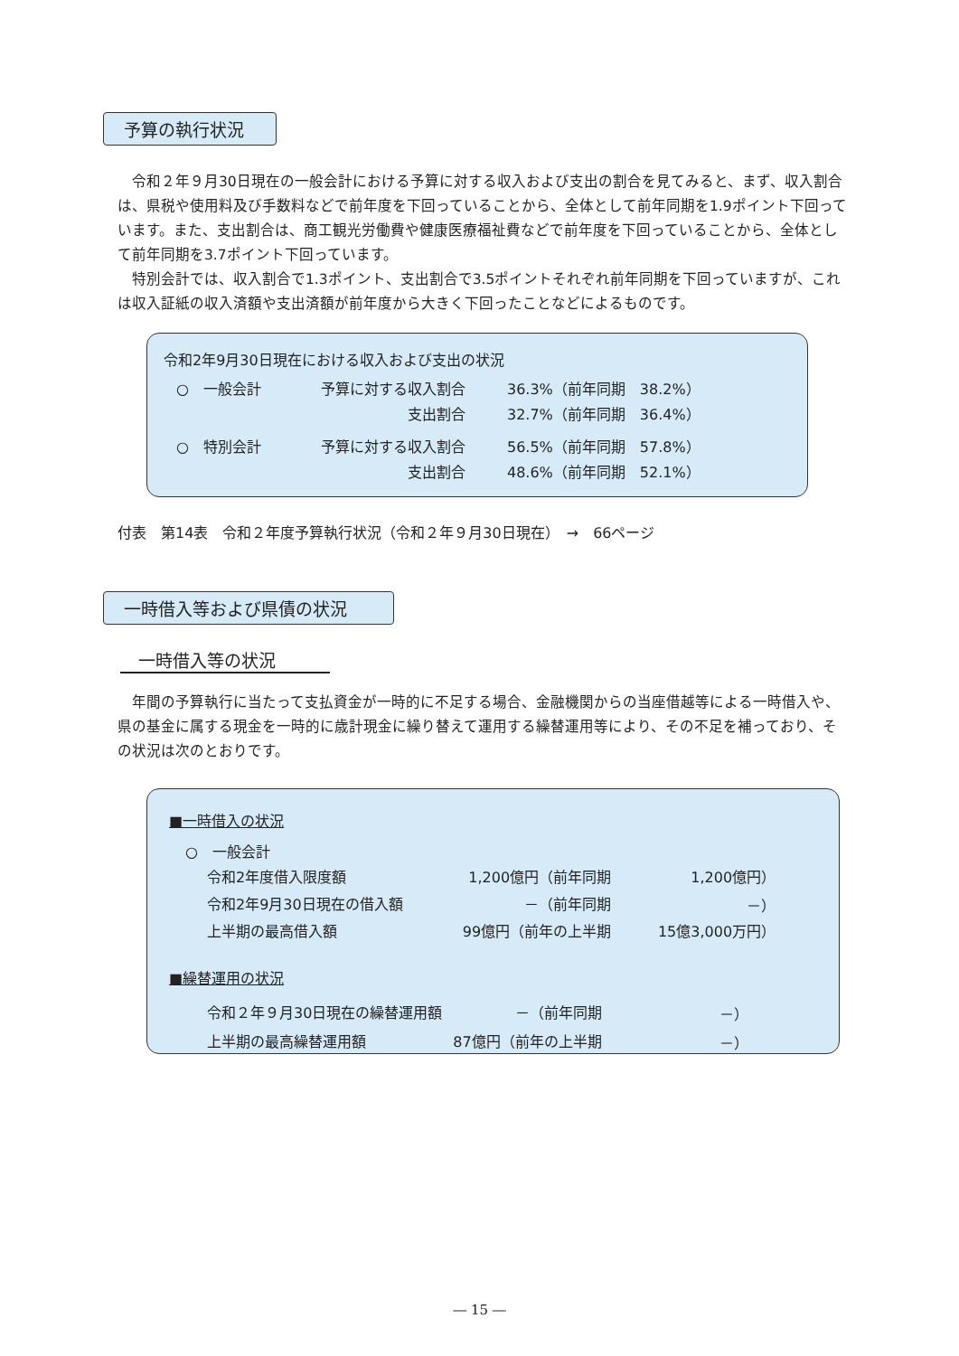予算の執行状況
　令和２年９月30日現在の一般会計における予算に対する収入および支出の割合を見てみると、まず、収入割合は、県税や使用料及び手数料などで前年度を下回っていることから、全体として前年同期を1.9ポイント下回っています。また、支出割合は、商工観光労働費や健康医療福祉費などで前年度を下回っていることから、全体として前年同期を3.7ポイント下回っています。
　特別会計では、収入割合で1.3ポイント、支出割合で3.5ポイントそれぞれ前年同期を下回っていますが、これは収入証紙の収入済額や支出済額が前年度から大きく下回ったことなどによるものです。
令和2年9月30日現在における収入および支出の状況
| ○ 一般会計 | 予算に対する収入割合 | 36.3%（前年同期 38.2%） |
| | 支出割合 | 32.7%（前年同期 36.4%） |
| ○ 特別会計 | 予算に対する収入割合 | 56.5%（前年同期 57.8%） |
| | 支出割合 | 48.6%（前年同期 52.1%） |
付表　第14表　令和２年度予算執行状況（令和２年９月30日現在）　→　66ページ
一時借入等および県債の状況
一時借入等の状況
　年間の予算執行に当たって支払資金が一時的に不足する場合、金融機関からの当座借越等による一時借入や、県の基金に属する現金を一時的に歳計現金に繰り替えて運用する繰替運用等により、その不足を補っており、その状況は次のとおりです。
■一時借入の状況
○　一般会計
| 令和2年度借入限度額 | 1,200億円（前年同期 | 1,200億円） |
| 令和2年9月30日現在の借入額 | －（前年同期 | －） |
| 上半期の最高借入額 | 99億円（前年の上半期 | 15億3,000万円） |
■繰替運用の状況
| 令和２年９月30日現在の繰替運用額 | －（前年同期 | －） |
| 上半期の最高繰替運用額 | 87億円（前年の上半期 | －） |
― 15 ―